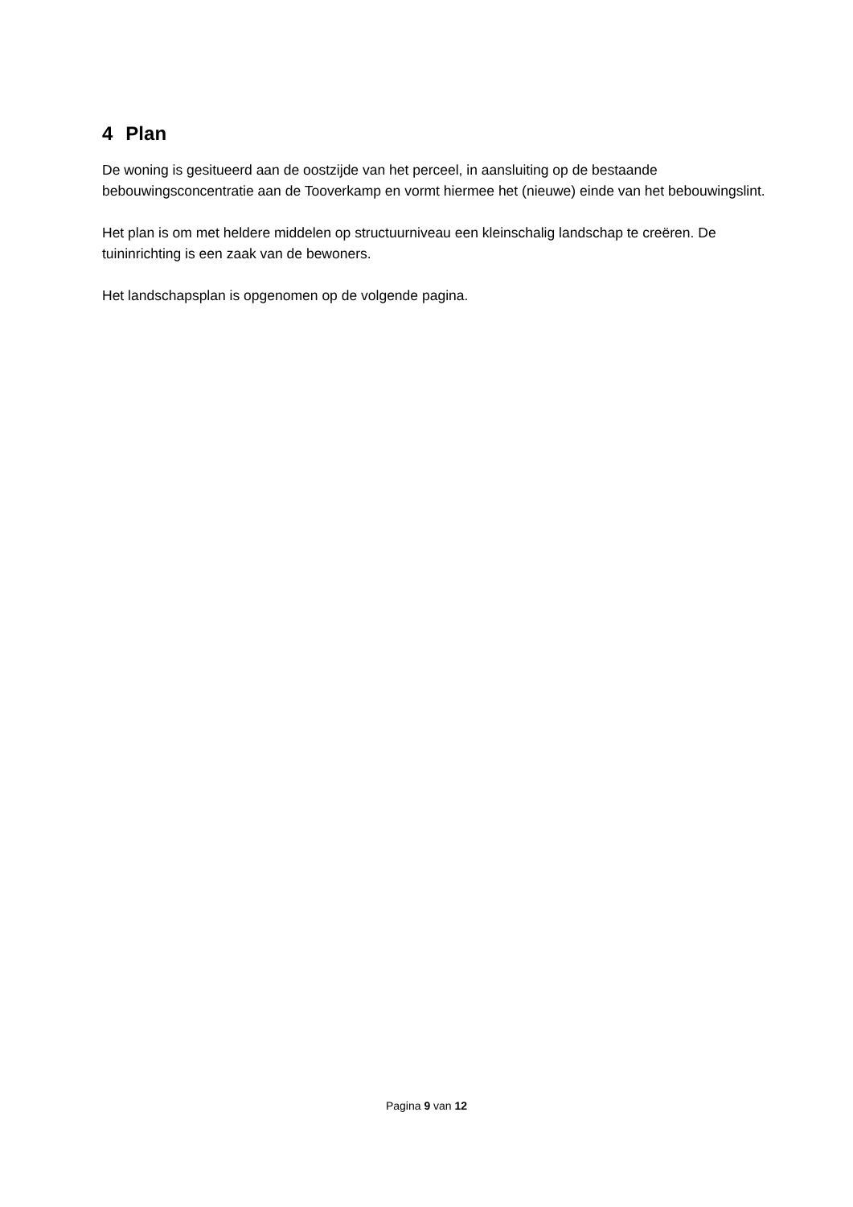4 Plan
De woning is gesitueerd aan de oostzijde van het perceel, in aansluiting op de bestaande bebouwingsconcentratie aan de Tooverkamp en vormt hiermee het (nieuwe) einde van het bebouwingslint.
Het plan is om met heldere middelen op structuurniveau een kleinschalig landschap te creëren. De tuininrichting is een zaak van de bewoners.
Het landschapsplan is opgenomen op de volgende pagina.
Pagina 9 van 12